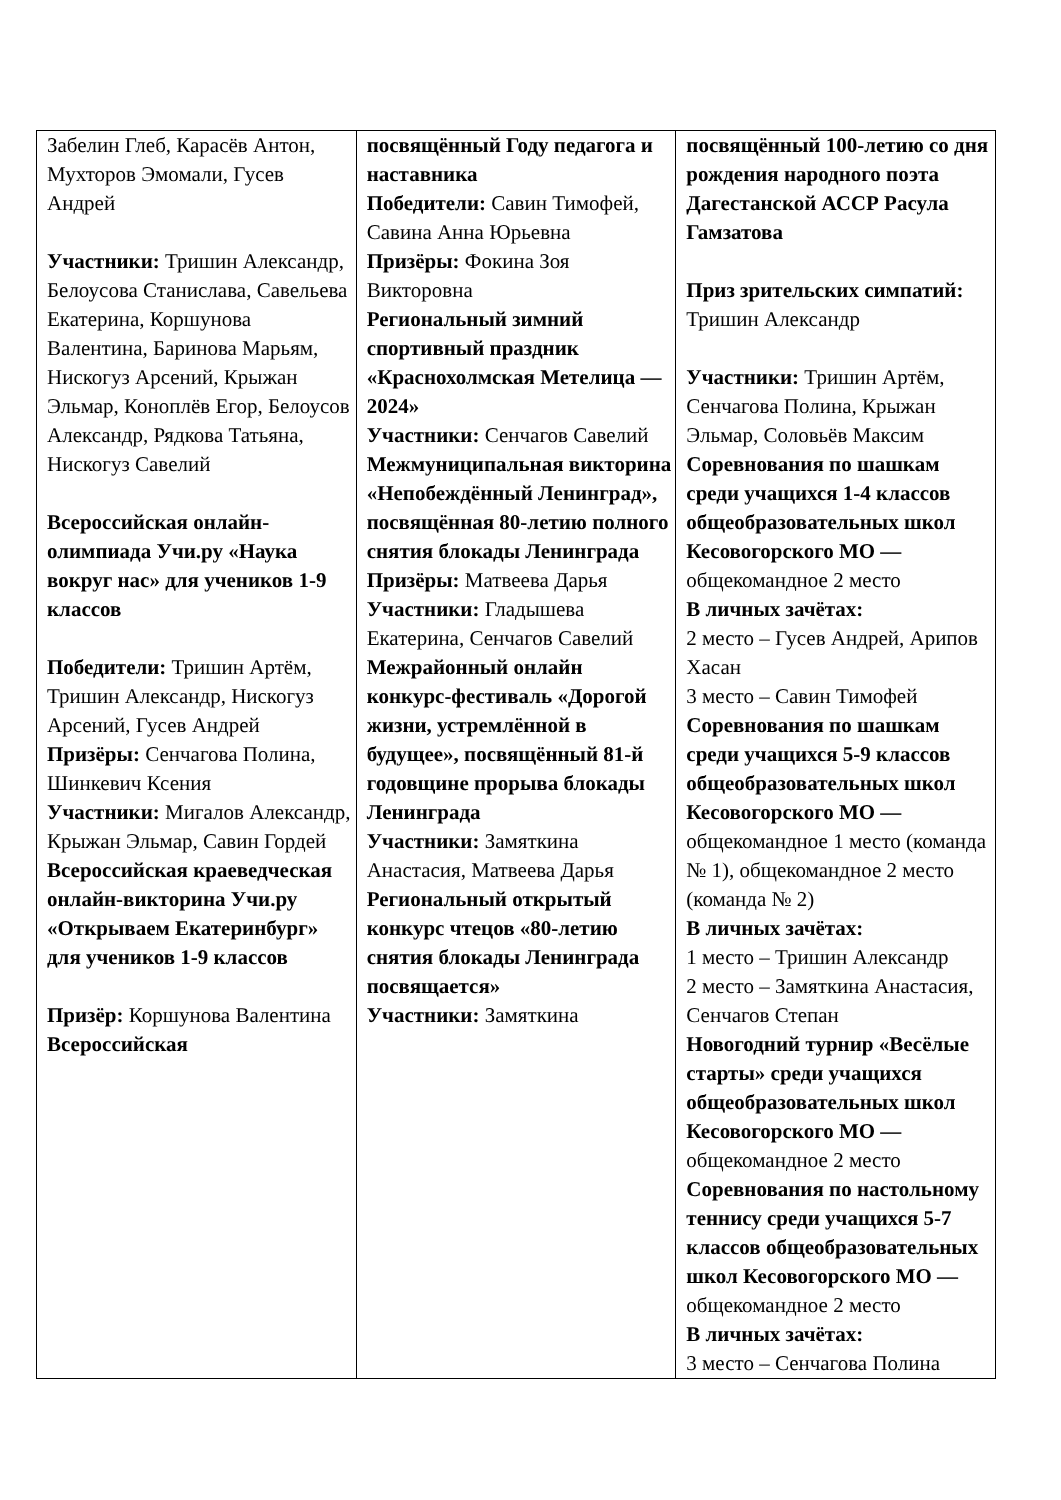| Забелин Глеб, Карасёв Антон, Мухторов Эмомали, Гусев Андрей Участники: Тришин Александр, Белоусова Станислава, Савельева Екатерина, Коршунова Валентина, Баринова Марьям, Нискогуз Арсений, Крыжан Эльмар, Коноплёв Егор, Белоусов Александр, Рядкова Татьяна, Нискогуз Савелий Всероссийская онлайн-олимпиада Учи.ру «Наука вокруг нас» для учеников 1-9 классов Победители: Тришин Артём, Тришин Александр, Нискогуз Арсений, Гусев Андрей Призёры: Сенчагова Полина, Шинкевич Ксения Участники: Мигалов Александр, Крыжан Эльмар, Савин Гордей Всероссийская краеведческая онлайн-викторина Учи.ру «Открываем Екатеринбург» для учеников 1-9 классов Призёр: Коршунова Валентина Всероссийская | посвящённый Году педагога и наставника Победители: Савин Тимофей, Савина Анна Юрьевна Призёры: Фокина Зоя Викторовна Региональный зимний спортивный праздник «Краснохолмская Метелица — 2024» Участники: Сенчагов Савелий Межмуниципальная викторина «Непобеждённый Ленинград», посвящённая 80-летию полного снятия блокады Ленинграда Призёры: Матвеева Дарья Участники: Гладышева Екатерина, Сенчагов Савелий Межрайонный онлайн конкурс-фестиваль «Дорогой жизни, устремлённой в будущее», посвящённый 81-й годовщине прорыва блокады Ленинграда Участники: Замяткина Анастасия, Матвеева Дарья Региональный открытый конкурс чтецов «80-летию снятия блокады Ленинграда посвящается» Участники: Замяткина | посвящённый 100-летию со дня рождения народного поэта Дагестанской АССР Расула Гамзатова Приз зрительских симпатий: Тришин Александр Участники: Тришин Артём, Сенчагова Полина, Крыжан Эльмар, Соловьёв Максим Соревнования по шашкам среди учащихся 1-4 классов общеобразовательных школ Кесовогорского МО — общекомандное 2 место В личных зачётах: 2 место – Гусев Андрей, Арипов Хасан 3 место – Савин Тимофей Соревнования по шашкам среди учащихся 5-9 классов общеобразовательных школ Кесовогорского МО — общекомандное 1 место (команда № 1), общекомандное 2 место (команда № 2) В личных зачётах: 1 место – Тришин Александр 2 место – Замяткина Анастасия, Сенчагов Степан Новогодний турнир «Весёлые старты» среди учащихся общеобразовательных школ Кесовогорского МО — общекомандное 2 место Соревнования по настольному теннису среди учащихся 5-7 классов общеобразовательных школ Кесовогорского МО — общекомандное 2 место В личных зачётах: 3 место – Сенчагова Полина |